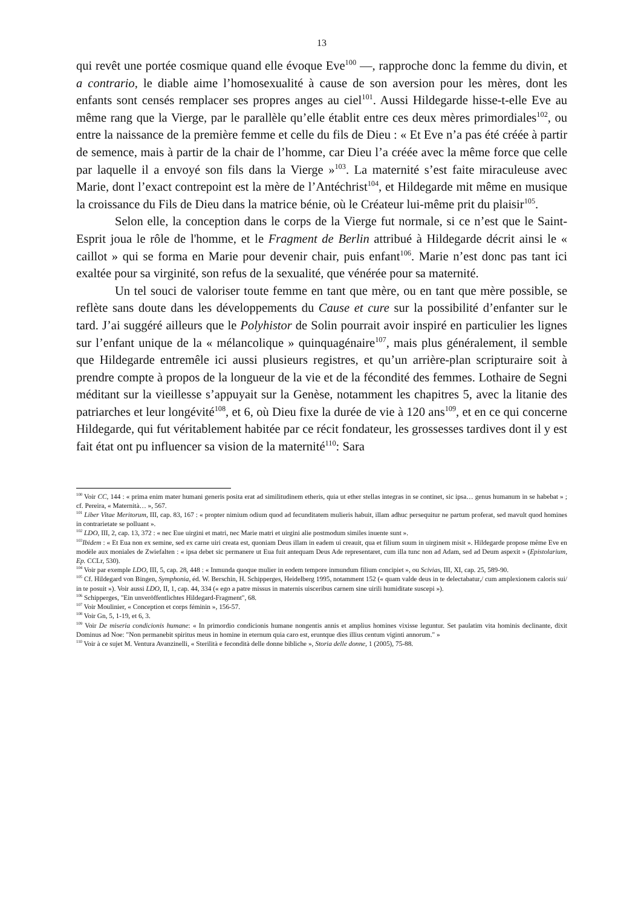13
qui revêt une portée cosmique quand elle évoque Eve<sup>100</sup> —, rapproche donc la femme du divin, et a contrario, le diable aime l’homosexualité à cause de son aversion pour les mères, dont les enfants sont censés remplacer ses propres anges au ciel<sup>101</sup>. Aussi Hildegarde hisse-t-elle Eve au même rang que la Vierge, par le parallèle qu’elle établit entre ces deux mères primordiales<sup>102</sup>, ou entre la naissance de la première femme et celle du fils de Dieu : « Et Eve n’a pas été créée à partir de semence, mais à partir de la chair de l’homme, car Dieu l’a créée avec la même force que celle par laquelle il a envoyé son fils dans la Vierge »<sup>103</sup>. La maternité s’est faite miraculeuse avec Marie, dont l’exact contrepoint est la mère de l’Antéchrist<sup>104</sup>, et Hildegarde mit même en musique la croissance du Fils de Dieu dans la matrice bénie, où le Créateur lui-même prit du plaisir<sup>105</sup>.
Selon elle, la conception dans le corps de la Vierge fut normale, si ce n’est que le Saint-Esprit joua le rôle de l'homme, et le Fragment de Berlin attribué à Hildegarde décrit ainsi le « caillot » qui se forma en Marie pour devenir chair, puis enfant<sup>106</sup>. Marie n’est donc pas tant ici exaltée pour sa virginité, son refus de la sexualité, que vénérée pour sa maternité.
Un tel souci de valoriser toute femme en tant que mère, ou en tant que mère possible, se reflète sans doute dans les développements du Cause et cure sur la possibilité d’enfanter sur le tard. J’ai suggéré ailleurs que le Polyhistor de Solin pourrait avoir inspiré en particulier les lignes sur l’enfant unique de la « mélancolique » quinquagénaire<sup>107</sup>, mais plus généralement, il semble que Hildegarde entremêle ici aussi plusieurs registres, et qu’un arrière-plan scripturaire soit à prendre compte à propos de la longueur de la vie et de la fécondité des femmes. Lothaire de Segni méditant sur la vieillesse s’appuyait sur la Genèse, notamment les chapitres 5, avec la litanie des patriarches et leur longévité<sup>108</sup>, et 6, où Dieu fixe la durée de vie à 120 ans<sup>109</sup>, et en ce qui concerne Hildegarde, qui fut véritablement habitée par ce récit fondateur, les grossesses tardives dont il y est fait état ont pu influencer sa vision de la maternité<sup>110</sup>: Sara
<sup>100</sup> Voir CC, 144 : « prima enim mater humani generis posita erat ad similitudinem etheris, quia ut ether stellas integras in se continet, sic ipsa… genus humanum in se habebat » ; cf. Pereira, « Maternità… », 567.
<sup>101</sup> Liber Vitae Meritorum, III, cap. 83, 167 : « propter nimium odium quod ad fecunditatem mulieris habuit, illam adhuc persequitur ne partum proferat, sed mavult quod homines in contrarietate se polluant ».
<sup>102</sup> LDO, III, 2, cap. 13, 372 : « nec Eue uirgini et matri, nec Marie matri et uirgini alie postmodum similes inuente sunt ».
<sup>103</sup> Ibidem : « Et Eua non ex semine, sed ex carne uiri creata est, quoniam Deus illam in eadem ui creauit, qua et filium suum in uirginem misit ». Hildegarde propose même Eve en modèle aux moniales de Zwiefalten : « ipsa debet sic permanere ut Eua fuit antequam Deus Ade representaret, cum illa tunc non ad Adam, sed ad Deum aspexit » (Epistolarium, Ep. CCLr, 530).
<sup>104</sup> Voir par exemple LDO, III, 5, cap. 28, 448 : « Inmunda quoque mulier in eodem tempore inmundum filium concipiet », ou Scivias, III, XI, cap. 25, 589-90.
<sup>105</sup> Cf. Hildegard von Bingen, Symphonia, éd. W. Berschin, H. Schipperges, Heidelberg 1995, notamment 152 (« quam valde deus in te delectabatur,/ cum amplexionem caloris sui/ in te posuit »). Voir aussi LDO, II, 1, cap. 44, 334 (« ego a patre missus in maternis uisceribus carnem sine uirili humiditate suscepi »).
<sup>106</sup> Schipperges, "Ein unveröffentlichtes Hildegard-Fragment", 68.
<sup>107</sup> Voir Moulinier, « Conception et corps féminin », 156-57.
<sup>108</sup> Voir Gn, 5, 1-19, et 6, 3.
<sup>109</sup> Voir De miseria condicionis humane: « In primordio condicionis humane nongentis annis et amplius homines vixisse leguntur. Set paulatim vita hominis declinante, dixit Dominus ad Noe: "Non permanebit spiritus meus in homine in eternum quia caro est, eruntque dies illius centum viginti annorum." »
<sup>110</sup> Voir à ce sujet M. Ventura Avanzinelli, « Sterilità e fecondità delle donne bibliche », Storia delle donne, 1 (2005), 75-88.